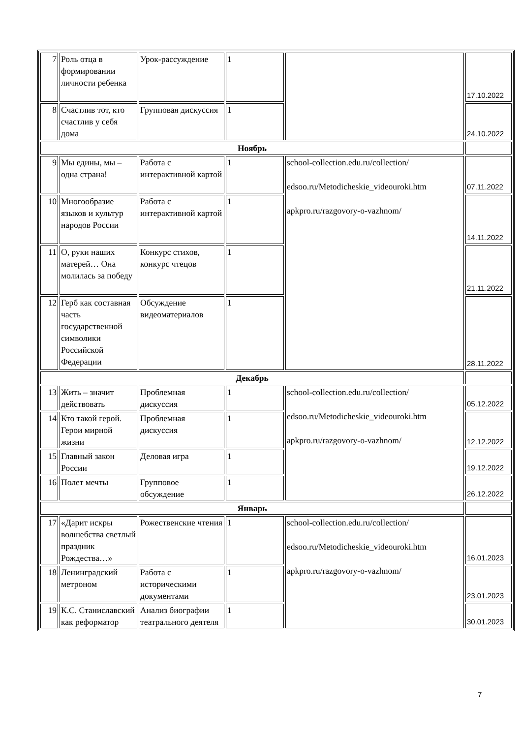| 7 | Роль отца в формировании личности ребенка | Урок-рассуждение | 1 | | 17.10.2022 |
| 8 | Счастлив тот, кто счастлив у себя дома | Групповая дискуссия | 1 | | 24.10.2022 |
| Ноябрь | | | | | |
| 9 | Мы едины, мы – одна страна! | Работа с интерактивной картой | 1 | school-collection.edu.ru/collection/ edsoo.ru/Metodicheskie_videouroki.htm apkpro.ru/razgovory-o-vazhnom/ | 07.11.2022 |
| 10 | Многообразие языков и культур народов России | Работа с интерактивной картой | 1 | | 14.11.2022 |
| 11 | О, руки наших матерей… Она молилась за победу | Конкурс стихов, конкурс чтецов | 1 | | 21.11.2022 |
| 12 | Герб как составная часть государственной символики Российской Федерации | Обсуждение видеоматериалов | 1 | | 28.11.2022 |
| Декабрь | | | | | |
| 13 | Жить – значит действовать | Проблемная дискуссия | 1 | school-collection.edu.ru/collection/ edsoo.ru/Metodicheskie_videouroki.htm apkpro.ru/razgovory-o-vazhnom/ | 05.12.2022 |
| 14 | Кто такой герой. Герои мирной жизни | Проблемная дискуссия | 1 | | 12.12.2022 |
| 15 | Главный закон России | Деловая игра | 1 | | 19.12.2022 |
| 16 | Полет мечты | Групповое обсуждение | 1 | | 26.12.2022 |
| Январь | | | | | |
| 17 | «Дарит искры волшебства светлый праздник Рождества…» | Рожественские чтения | 1 | school-collection.edu.ru/collection/ edsoo.ru/Metodicheskie_videouroki.htm apkpro.ru/razgovory-o-vazhnom/ | 16.01.2023 |
| 18 | Ленинградский метроном | Работа с историческими документами | 1 | | 23.01.2023 |
| 19 | К.С. Станиславский как реформатор | Анализ биографии театрального деятеля | 1 | | 30.01.2023 |
7